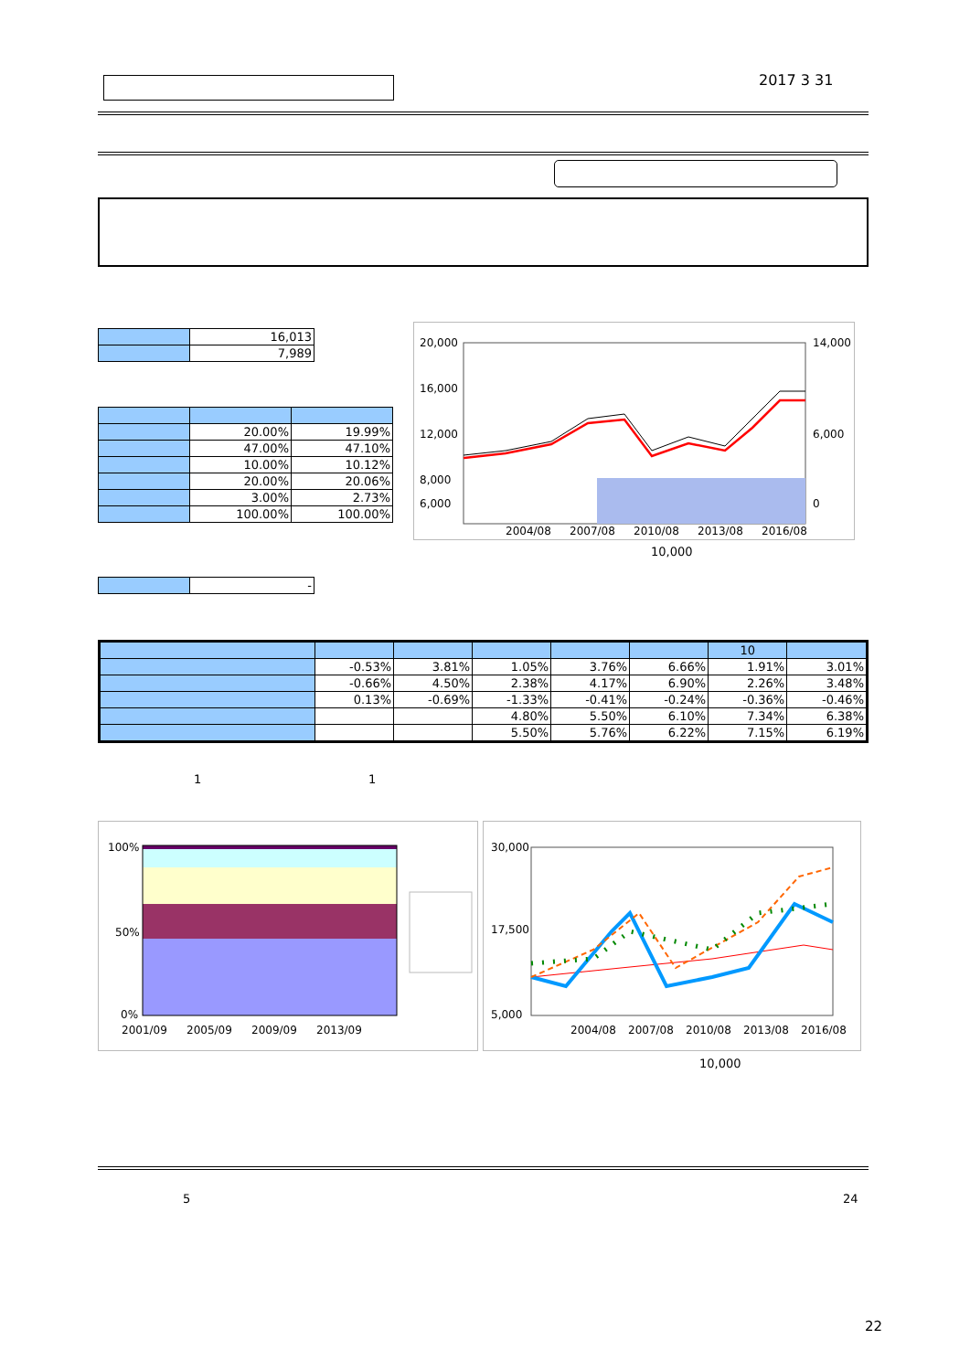2017 3 31
| | 16,013 |
| | 7,989 |
| | 20.00% | 19.99% |
| | 47.00% | 47.10% |
| | 10.00% | 10.12% |
| | 20.00% | 20.06% |
| | 3.00% | 2.73% |
| | 100.00% | 100.00% |
| | - |
20,000
16,000
12,000
8,000
6,000
14,000
6,000
0
2004/08
2007/08
2010/08
2013/08
2016/08
10,000
| | | | | | | 10 | |
| | -0.53% | 3.81% | 1.05% | 3.76% | 6.66% | 1.91% | 3.01% |
| | -0.66% | 4.50% | 2.38% | 4.17% | 6.90% | 2.26% | 3.48% |
| | 0.13% | -0.69% | -1.33% | -0.41% | -0.24% | -0.36% | -0.46% |
| | | | 4.80% | 5.50% | 6.10% | 7.34% | 6.38% |
| | | | 5.50% | 5.76% | 6.22% | 7.15% | 6.19% |
1 1
100%
50%
0%
2001/09
2005/09
2009/09
2013/09
30,000
17,500
5,000
2004/08
2007/08
2010/08
2013/08
2016/08
10,000
5 24
22